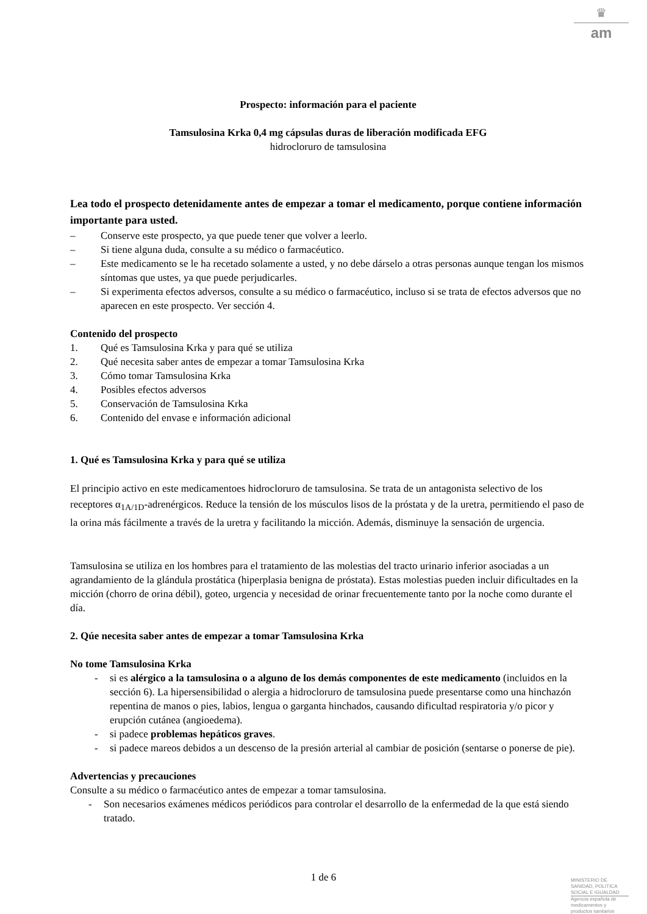♛
am
Prospecto: información para el paciente
Tamsulosina Krka 0,4 mg cápsulas duras de liberación modificada EFG
hidrocloruro de tamsulosina
Lea todo el prospecto detenidamente antes de empezar a tomar el medicamento, porque contiene información importante para usted.
– Conserve este prospecto, ya que puede tener que volver a leerlo.
– Si tiene alguna duda, consulte a su médico o farmacéutico.
– Este medicamento se le ha recetado solamente a usted, y no debe dárselo a otras personas aunque tengan los mismos síntomas que ustes, ya que puede perjudicarles.
– Si experimenta efectos adversos, consulte a su médico o farmacéutico, incluso si se trata de efectos adversos que no aparecen en este prospecto. Ver sección 4.
Contenido del prospecto
1. Qué es Tamsulosina Krka y para qué se utiliza
2. Qué necesita saber antes de empezar a tomar Tamsulosina Krka
3. Cómo tomar Tamsulosina Krka
4. Posibles efectos adversos
5. Conservación de Tamsulosina Krka
6. Contenido del envase e información adicional
1. Qué es Tamsulosina Krka y para qué se utiliza
El principio activo en este medicamentoes hidrocloruro de tamsulosina. Se trata de un antagonista selectivo de los receptores α<sub>1A/1D</sub>-adrenérgicos. Reduce la tensión de los músculos lisos de la próstata y de la uretra, permitiendo el paso de la orina más fácilmente a través de la uretra y facilitando la micción. Además, disminuye la sensación de urgencia.
Tamsulosina se utiliza en los hombres para el tratamiento de las molestias del tracto urinario inferior asociadas a un agrandamiento de la glándula prostática (hiperplasia benigna de próstata). Estas molestias pueden incluir dificultades en la micción (chorro de orina débil), goteo, urgencia y necesidad de orinar frecuentemente tanto por la noche como durante el día.
2. Qúe necesita saber antes de empezar a tomar Tamsulosina Krka
No tome Tamsulosina Krka
- si es alérgico a la tamsulosina o a alguno de los demás componentes de este medicamento (incluidos en la sección 6). La hipersensibilidad o alergia a hidrocloruro de tamsulosina puede presentarse como una hinchazón repentina de manos o pies, labios, lengua o garganta hinchados, causando dificultad respiratoria y/o picor y erupción cutánea (angioedema).
- si padece problemas hepáticos graves.
- si padece mareos debidos a un descenso de la presión arterial al cambiar de posición (sentarse o ponerse de pie).
Advertencias y precauciones
Consulte a su médico o farmacéutico antes de empezar a tomar tamsulosina.
- Son necesarios exámenes médicos periódicos para controlar el desarrollo de la enfermedad de la que está siendo tratado.
1 de 6
MINISTERIO DE
SANIDAD, POLITICA
SOCIAL E IGUALDAD
Agencia española de
medicamentos y
productos sanitarios